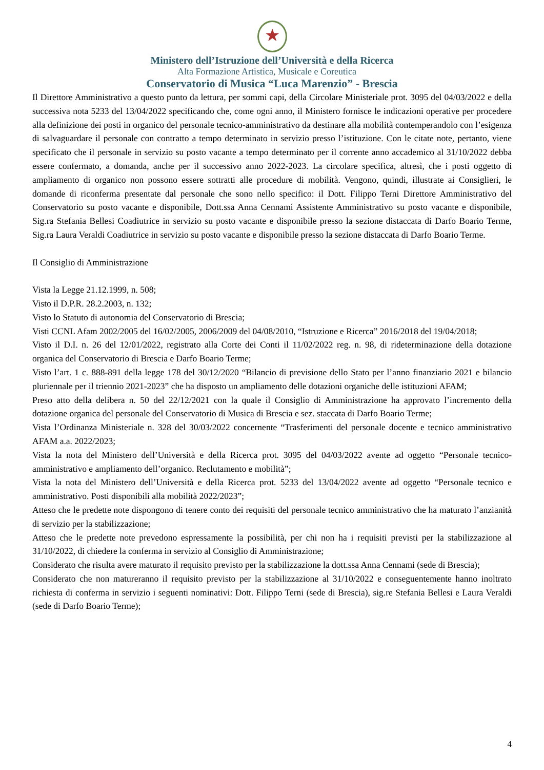★
Ministero dell’Istruzione dell’Università e della Ricerca
Alta Formazione Artistica, Musicale e Coreutica
Conservatorio di Musica “Luca Marenzio” - Brescia
Il Direttore Amministrativo a questo punto da lettura, per sommi capi, della Circolare Ministeriale prot. 3095 del 04/03/2022 e della successiva nota 5233 del 13/04/2022 specificando che, come ogni anno, il Ministero fornisce le indicazioni operative per procedere alla definizione dei posti in organico del personale tecnico-amministrativo da destinare alla mobilità contemperandolo con l’esigenza di salvaguardare il personale con contratto a tempo determinato in servizio presso l’istituzione. Con le citate note, pertanto, viene specificato che il personale in servizio su posto vacante a tempo determinato per il corrente anno accademico al 31/10/2022 debba essere confermato, a domanda, anche per il successivo anno 2022-2023. La circolare specifica, altresì, che i posti oggetto di ampliamento di organico non possono essere sottratti alle procedure di mobilità. Vengono, quindi, illustrate ai Consiglieri, le domande di riconferma presentate dal personale che sono nello specifico: il Dott. Filippo Terni Direttore Amministrativo del Conservatorio su posto vacante e disponibile, Dott.ssa Anna Cennami Assistente Amministrativo su posto vacante e disponibile, Sig.ra Stefania Bellesi Coadiutrice in servizio su posto vacante e disponibile presso la sezione distaccata di Darfo Boario Terme, Sig.ra Laura Veraldi Coadiutrice in servizio su posto vacante e disponibile presso la sezione distaccata di Darfo Boario Terme.
Il Consiglio di Amministrazione
Vista la Legge 21.12.1999, n. 508;
Visto il D.P.R. 28.2.2003, n. 132;
Visto lo Statuto di autonomia del Conservatorio di Brescia;
Visti CCNL Afam 2002/2005 del 16/02/2005, 2006/2009 del 04/08/2010, “Istruzione e Ricerca” 2016/2018 del 19/04/2018;
Visto il D.I. n. 26 del 12/01/2022, registrato alla Corte dei Conti il 11/02/2022 reg. n. 98, di rideterminazione della dotazione organica del Conservatorio di Brescia e Darfo Boario Terme;
Visto l’art. 1 c. 888-891 della legge 178 del 30/12/2020 “Bilancio di previsione dello Stato per l’anno finanziario 2021 e bilancio pluriennale per il triennio 2021-2023” che ha disposto un ampliamento delle dotazioni organiche delle istituzioni AFAM;
Preso atto della delibera n. 50 del 22/12/2021 con la quale il Consiglio di Amministrazione ha approvato l’incremento della dotazione organica del personale del Conservatorio di Musica di Brescia e sez. staccata di Darfo Boario Terme;
Vista l’Ordinanza Ministeriale n. 328 del 30/03/2022 concernente “Trasferimenti del personale docente e tecnico amministrativo AFAM a.a. 2022/2023;
Vista la nota del Ministero dell’Università e della Ricerca prot. 3095 del 04/03/2022 avente ad oggetto “Personale tecnico-amministrativo e ampliamento dell’organico. Reclutamento e mobilità”;
Vista la nota del Ministero dell’Università e della Ricerca prot. 5233 del 13/04/2022 avente ad oggetto “Personale tecnico e amministrativo. Posti disponibili alla mobilità 2022/2023”;
Atteso che le predette note dispongono di tenere conto dei requisiti del personale tecnico amministrativo che ha maturato l’anzianità di servizio per la stabilizzazione;
Atteso che le predette note prevedono espressamente la possibilità, per chi non ha i requisiti previsti per la stabilizzazione al 31/10/2022, di chiedere la conferma in servizio al Consiglio di Amministrazione;
Considerato che risulta avere maturato il requisito previsto per la stabilizzazione la dott.ssa Anna Cennami (sede di Brescia);
Considerato che non matureranno il requisito previsto per la stabilizzazione al 31/10/2022 e conseguentemente hanno inoltrato richiesta di conferma in servizio i seguenti nominativi: Dott. Filippo Terni (sede di Brescia), sig.re Stefania Bellesi e Laura Veraldi (sede di Darfo Boario Terme);
4